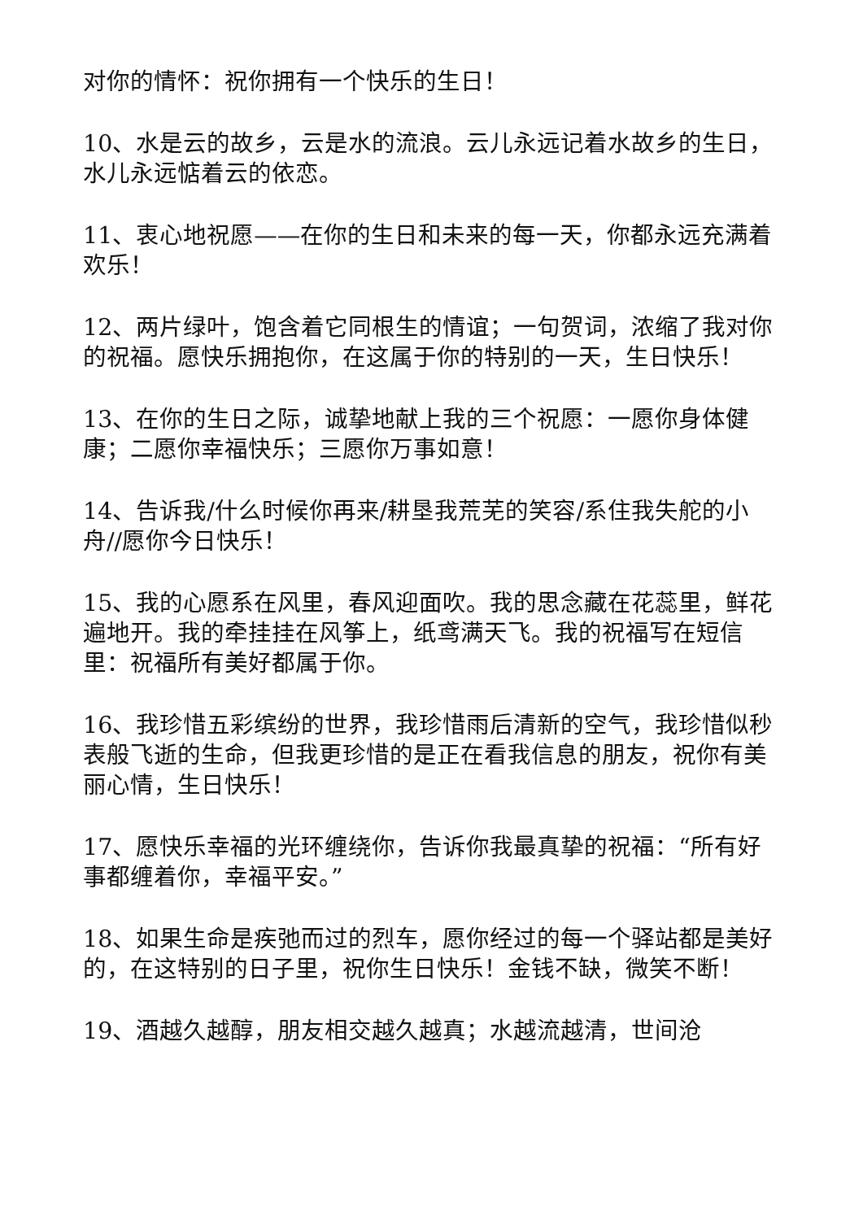对你的情怀：祝你拥有一个快乐的生日！
10、水是云的故乡，云是水的流浪。云儿永远记着水故乡的生日，水儿永远惦着云的依恋。
11、衷心地祝愿——在你的生日和未来的每一天，你都永远充满着欢乐！
12、两片绿叶，饱含着它同根生的情谊；一句贺词，浓缩了我对你的祝福。愿快乐拥抱你，在这属于你的特别的一天，生日快乐！
13、在你的生日之际，诚挚地献上我的三个祝愿：一愿你身体健康；二愿你幸福快乐；三愿你万事如意！
14、告诉我/什么时候你再来/耕垦我荒芜的笑容/系住我失舵的小舟//愿你今日快乐！
15、我的心愿系在风里，春风迎面吹。我的思念藏在花蕊里，鲜花遍地开。我的牵挂挂在风筝上，纸鸢满天飞。我的祝福写在短信里：祝福所有美好都属于你。
16、我珍惜五彩缤纷的世界，我珍惜雨后清新的空气，我珍惜似秒表般飞逝的生命，但我更珍惜的是正在看我信息的朋友，祝你有美丽心情，生日快乐！
17、愿快乐幸福的光环缠绕你，告诉你我最真挚的祝福：“所有好事都缠着你，幸福平安。”
18、如果生命是疾弛而过的烈车，愿你经过的每一个驿站都是美好的，在这特别的日子里，祝你生日快乐！金钱不缺，微笑不断！
19、酒越久越醇，朋友相交越久越真；水越流越清，世间沧